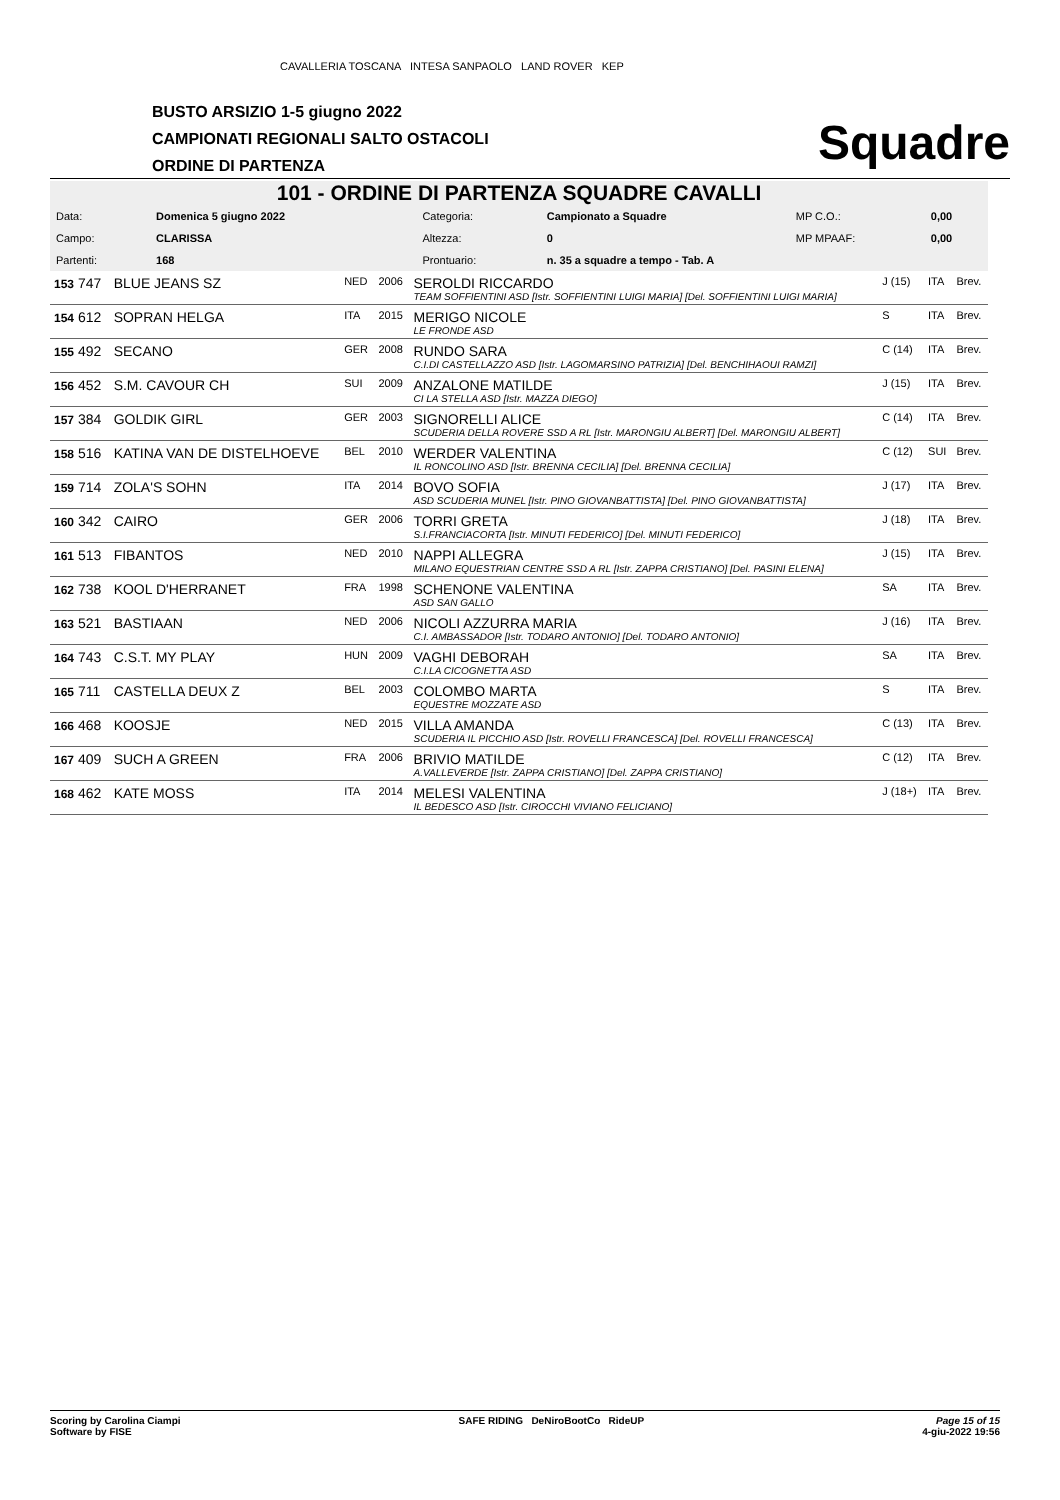CAVALLERIA TOSCANA INTESA SANPAOLO LAND ROVER KEP
BUSTO ARSIZIO 1-5 giugno 2022
CAMPIONATI REGIONALI SALTO OSTACOLI
ORDINE DI PARTENZA
Squadre
101 - ORDINE DI PARTENZA SQUADRE CAVALLI
| Data: | Domenica 5 giugno 2022 | Categoria: | Campionato a Squadre | MP C.O.: | 0,00 |
| Campo: | CLARISSA | Altezza: | 0 | MP MPAAF: | 0,00 |
| Partenti: | 168 | Prontuario: | n. 35 a squadre a tempo - Tab. A | | |
| 153 747 | BLUE JEANS SZ | NED | 2006 | SEROLDI RICCARDO TEAM SOFFIENTINI ASD [Istr. SOFFIENTINI LUIGI MARIA] [Del. SOFFIENTINI LUIGI MARIA] | J (15) | ITA | Brev. |
| 154 612 | SOPRAN HELGA | ITA | 2015 | MERIGO NICOLE LE FRONDE ASD | S | ITA | Brev. |
| 155 492 | SECANO | GER | 2008 | RUNDO SARA C.I.DI CASTELLAZZO ASD [Istr. LAGOMARSINO PATRIZIA] [Del. BENCHIHAOUI RAMZI] | C (14) | ITA | Brev. |
| 156 452 | S.M. CAVOUR CH | SUI | 2009 | ANZALONE MATILDE CI LA STELLA ASD [Istr. MAZZA DIEGO] | J (15) | ITA | Brev. |
| 157 384 | GOLDIK GIRL | GER | 2003 | SIGNORELLI ALICE SCUDERIA DELLA ROVERE SSD A RL [Istr. MARONGIU ALBERT] [Del. MARONGIU ALBERT] | C (14) | ITA | Brev. |
| 158 516 | KATINA VAN DE DISTELHOEVE | BEL | 2010 | WERDER VALENTINA IL RONCOLINO ASD [Istr. BRENNA CECILIA] [Del. BRENNA CECILIA] | C (12) | SUI | Brev. |
| 159 714 | ZOLA'S SOHN | ITA | 2014 | BOVO SOFIA ASD SCUDERIA MUNEL [Istr. PINO GIOVANBATTISTA] [Del. PINO GIOVANBATTISTA] | J (17) | ITA | Brev. |
| 160 342 | CAIRO | GER | 2006 | TORRI GRETA S.I.FRANCIACORTA [Istr. MINUTI FEDERICO] [Del. MINUTI FEDERICO] | J (18) | ITA | Brev. |
| 161 513 | FIBANTOS | NED | 2010 | NAPPI ALLEGRA MILANO EQUESTRIAN CENTRE SSD A RL [Istr. ZAPPA CRISTIANO] [Del. PASINI ELENA] | J (15) | ITA | Brev. |
| 162 738 | KOOL D'HERRANET | FRA | 1998 | SCHENONE VALENTINA ASD SAN GALLO | SA | ITA | Brev. |
| 163 521 | BASTIAAN | NED | 2006 | NICOLI AZZURRA MARIA C.I. AMBASSADOR [Istr. TODARO ANTONIO] [Del. TODARO ANTONIO] | J (16) | ITA | Brev. |
| 164 743 | C.S.T. MY PLAY | HUN | 2009 | VAGHI DEBORAH C.I.LA CICOGNETTA ASD | SA | ITA | Brev. |
| 165 711 | CASTELLA DEUX Z | BEL | 2003 | COLOMBO MARTA EQUESTRE MOZZATE ASD | S | ITA | Brev. |
| 166 468 | KOOSJE | NED | 2015 | VILLA AMANDA SCUDERIA IL PICCHIO ASD [Istr. ROVELLI FRANCESCA] [Del. ROVELLI FRANCESCA] | C (13) | ITA | Brev. |
| 167 409 | SUCH A GREEN | FRA | 2006 | BRIVIO MATILDE A.VALLEVERDE [Istr. ZAPPA CRISTIANO] [Del. ZAPPA CRISTIANO] | C (12) | ITA | Brev. |
| 168 462 | KATE MOSS | ITA | 2014 | MELESI VALENTINA IL BEDESCO ASD [Istr. CIROCCHI VIVIANO FELICIANO] | J (18+) | ITA | Brev. |
Scoring by Carolina Ciampi
Software by FISE
SAFE RIDING DeNiroBootCo RideUP
Page 15 of 15
4-giu-2022 19:56